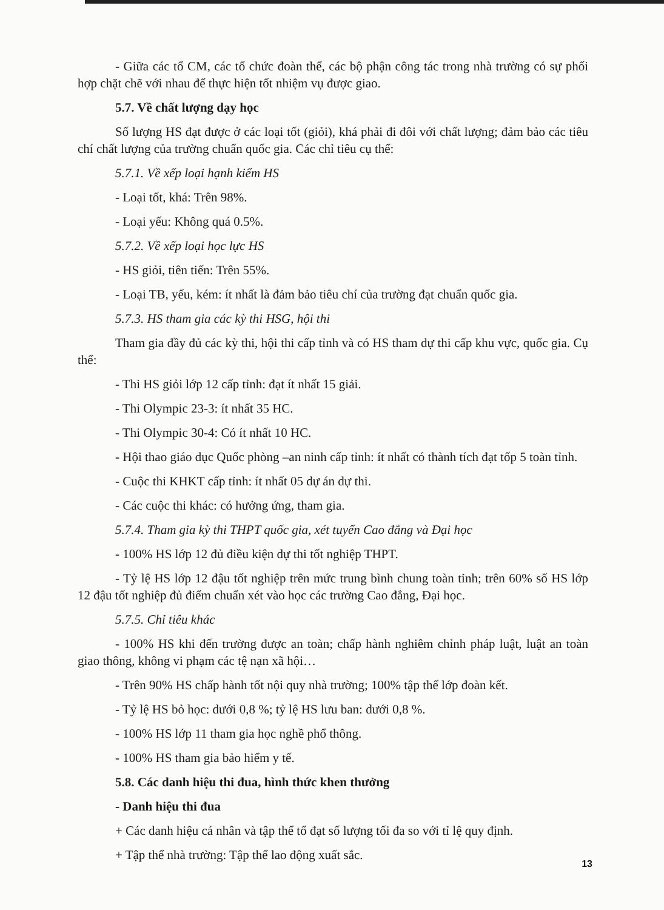- Giữa các tổ CM, các tổ chức đoàn thể, các bộ phận công tác trong nhà trường có sự phối hợp chặt chẽ với nhau để thực hiện tốt nhiệm vụ được giao.
5.7. Về chất lượng dạy học
Số lượng HS đạt được ở các loại tốt (giỏi), khá phải đi đôi với chất lượng; đảm bảo các tiêu chí chất lượng của trường chuẩn quốc gia. Các chỉ tiêu cụ thể:
5.7.1. Về xếp loại hạnh kiểm HS
- Loại tốt, khá: Trên 98%.
- Loại yếu: Không quá 0.5%.
5.7.2. Về xếp loại học lực HS
- HS giỏi, tiên tiến: Trên 55%.
- Loại TB, yếu, kém: ít nhất là đảm bảo tiêu chí của trường đạt chuẩn quốc gia.
5.7.3. HS tham gia các kỳ thi HSG, hội thi
Tham gia đầy đủ các kỳ thi, hội thi cấp tỉnh và có HS tham dự thi cấp khu vực, quốc gia. Cụ thể:
- Thi HS giỏi lớp 12 cấp tỉnh: đạt ít nhất 15 giải.
- Thi Olympic 23-3: ít nhất 35 HC.
- Thi Olympic 30-4: Có ít nhất 10 HC.
- Hội thao giáo dục Quốc phòng –an ninh cấp tỉnh: ít nhất có thành tích đạt tốp 5 toàn tỉnh.
- Cuộc thi KHKT cấp tỉnh: ít nhất 05 dự án dự thi.
- Các cuộc thi khác: có hưởng ứng, tham gia.
5.7.4. Tham gia kỳ thi THPT quốc gia, xét tuyển Cao đẳng và Đại học
- 100% HS lớp 12 đủ điều kiện dự thi tốt nghiệp THPT.
- Tỷ lệ HS lớp 12 đậu tốt nghiệp trên mức trung bình chung toàn tỉnh; trên 60% số HS lớp 12 đậu tốt nghiệp đủ điểm chuẩn xét vào học các trường Cao đẳng, Đại học.
5.7.5. Chỉ tiêu khác
- 100% HS khi đến trường được an toàn; chấp hành nghiêm chỉnh pháp luật, luật an toàn giao thông, không vi phạm các tệ nạn xã hội…
- Trên 90% HS chấp hành tốt nội quy nhà trường; 100% tập thể lớp đoàn kết.
- Tỷ lệ HS bỏ học: dưới 0,8 %; tỷ lệ HS lưu ban: dưới 0,8 %.
- 100% HS lớp 11 tham gia học nghề phổ thông.
- 100% HS tham gia bảo hiểm y tế.
5.8. Các danh hiệu thi đua, hình thức khen thưởng
- Danh hiệu thi đua
+ Các danh hiệu cá nhân và tập thể tổ đạt số lượng tối đa so với tỉ lệ quy định.
+ Tập thể nhà trường: Tập thể lao động xuất sắc.
13